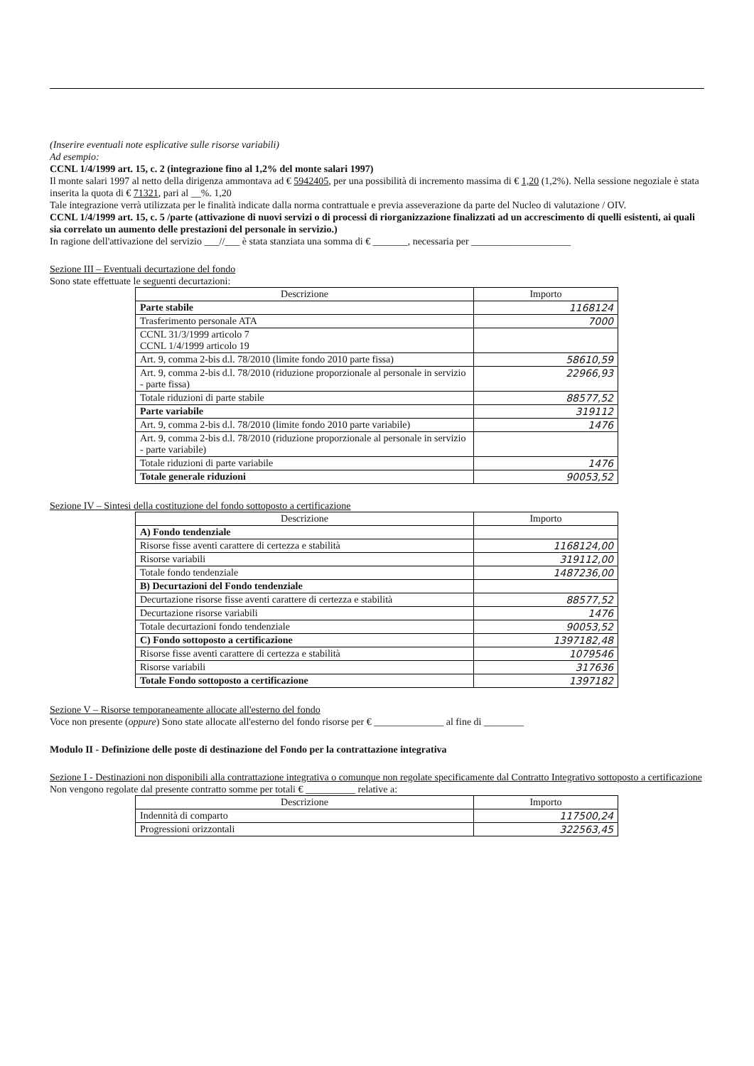(Inserire eventuali note esplicative sulle risorse variabili)
Ad esempio:
CCNL 1/4/1999 art. 15, c. 2 (integrazione fino al 1,2% del monte salari 1997)
Il monte salari 1997 al netto della dirigenza ammontava ad € 5942405, per una possibilità di incremento massima di € 1,20 (1,2%). Nella sessione negoziale è stata inserita la quota di € 71321, pari al __%. 1,20
Tale integrazione verrà utilizzata per le finalità indicate dalla norma contrattuale e previa asseverazione da parte del Nucleo di valutazione / OIV.
CCNL 1/4/1999 art. 15, c. 5 /parte (attivazione di nuovi servizi o di processi di riorganizzazione finalizzati ad un accrescimento di quelli esistenti, ai quali sia correlato un aumento delle prestazioni del personale in servizio.)
In ragione dell'attivazione del servizio ___//___ è stata stanziata una somma di € _______, necessaria per ____________________
Sezione III – Eventuali decurtazione del fondo
Sono state effettuate le seguenti decurtazioni:
| Descrizione | Importo |
| --- | --- |
| Parte stabile | 1168124 |
| Trasferimento personale ATA | 7000 |
| CCNL 31/3/1999 articolo 7 CCNL 1/4/1999 articolo 19 | |
| Art. 9, comma 2-bis d.l. 78/2010 (limite fondo 2010 parte fissa) | 58610,59 |
| Art. 9, comma 2-bis d.l. 78/2010 (riduzione proporzionale al personale in servizio - parte fissa) | 22966,93 |
| Totale riduzioni di parte stabile | 88577,52 |
| Parte variabile | 319112 |
| Art. 9, comma 2-bis d.l. 78/2010 (limite fondo 2010 parte variabile) | 1476 |
| Art. 9, comma 2-bis d.l. 78/2010 (riduzione proporzionale al personale in servizio - parte variabile) | |
| Totale riduzioni di parte variabile | 1476 |
| Totale generale riduzioni | 90053,52 |
Sezione IV – Sintesi della costituzione del fondo sottoposto a certificazione
| Descrizione | Importo |
| --- | --- |
| A) Fondo tendenziale | |
| Risorse fisse aventi carattere di certezza e stabilità | 1168124,00 |
| Risorse variabili | 319112,00 |
| Totale fondo tendenziale | 1487236,00 |
| B) Decurtazioni del Fondo tendenziale | |
| Decurtazione risorse fisse aventi carattere di certezza e stabilità | 88577,52 |
| Decurtazione risorse variabili | 1476 |
| Totale decurtazioni fondo tendenziale | 90053,52 |
| C) Fondo sottoposto a certificazione | 1397182,48 |
| Risorse fisse aventi carattere di certezza e stabilità | 1079546 |
| Risorse variabili | 317636 |
| Totale Fondo sottoposto a certificazione | 1397182 |
Sezione V – Risorse temporaneamente allocate all'esterno del fondo
Voce non presente (oppure) Sono state allocate all'esterno del fondo risorse per € ______________ al fine di ________
Modulo II - Definizione delle poste di destinazione del Fondo per la contrattazione integrativa
Sezione I - Destinazioni non disponibili alla contrattazione integrativa o comunque non regolate specificamente dal Contratto Integrativo sottoposto a certificazione
Non vengono regolate dal presente contratto somme per totali € __________ relative a:
| Descrizione | Importo |
| --- | --- |
| Indennità di comparto | 117500,24 |
| Progressioni orizzontali | 322563,45 |